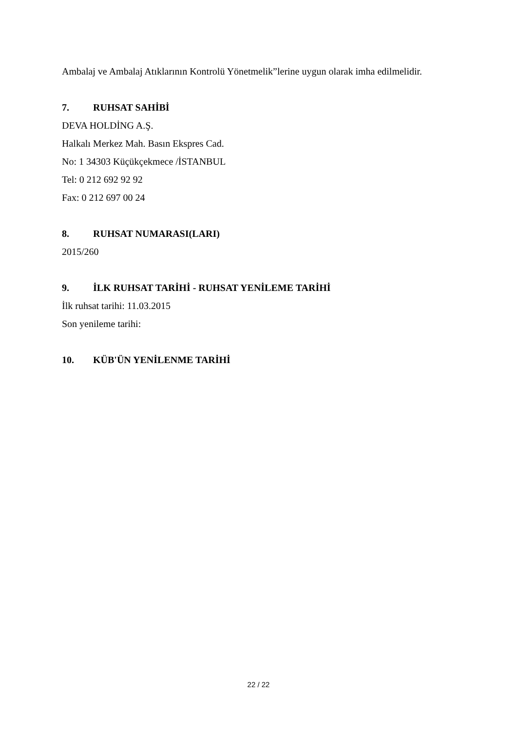Ambalaj ve Ambalaj Atıklarının Kontrolü Yönetmelik”lerine uygun olarak imha edilmelidir.
7. RUHSAT SAHİBİ
DEVA HOLDİNG A.Ş.
Halkalı Merkez Mah. Basın Ekspres Cad.
No: 1 34303 Küçükçekmece /İSTANBUL
Tel: 0 212 692 92 92
Fax: 0 212 697 00 24
8. RUHSAT NUMARASI(LARI)
2015/260
9. İLK RUHSAT TARİHİ - RUHSAT YENİLEME TARİHİ
İlk ruhsat tarihi: 11.03.2015
Son yenileme tarihi:
10. KÜB'ÜN YENİLENME TARİHİ
22 / 22